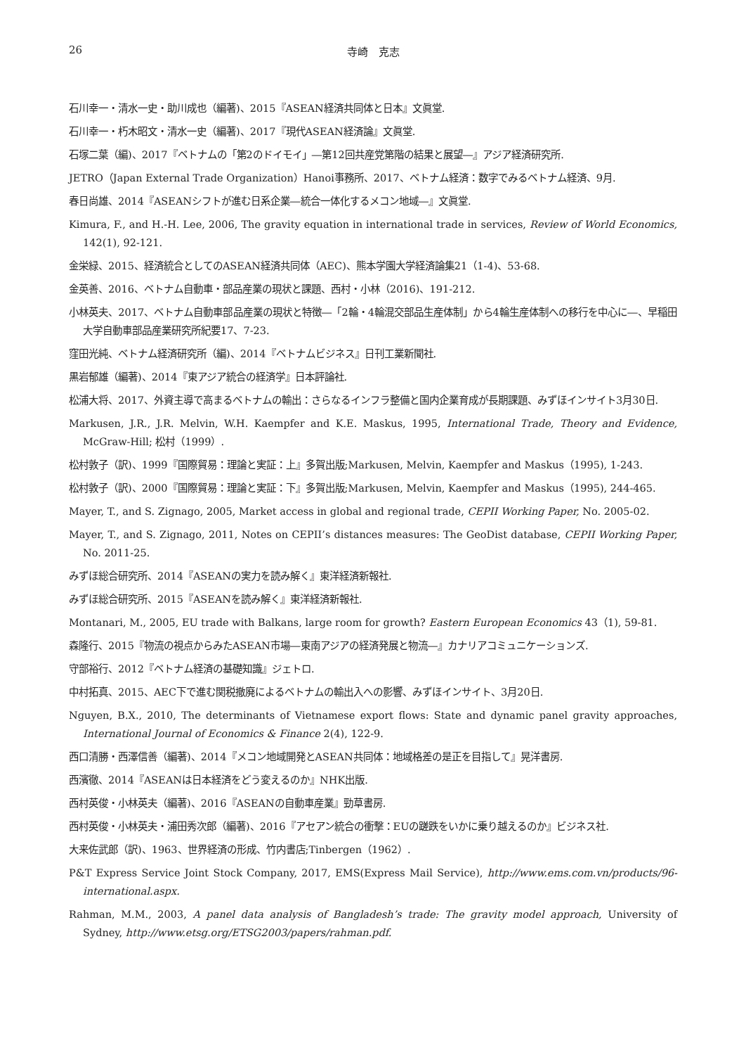26 寺崎　克志
石川幸一・清水一史・助川成也（編著)、2015『ASEAN経済共同体と日本』文眞堂.
石川幸一・朽木昭文・清水一史（編著)、2017『現代ASEAN経済論』文眞堂.
石塚二葉（編)、2017『ベトナムの「第2のドイモイ」―第12回共産党第階の結果と展望―』アジア経済研究所.
JETRO（Japan External Trade Organization）Hanoi事務所、2017、ベトナム経済：数字でみるベトナム経済、9月.
春日尚雄、2014『ASEANシフトが進む日系企業―統合一体化するメコン地域―』文眞堂.
Kimura, F., and H.-H. Lee, 2006, The gravity equation in international trade in services, Review of World Economics, 142(1), 92-121.
金栄緑、2015、経済統合としてのASEAN経済共同体（AEC)、熊本学園大学経済論集21（1-4)、53-68.
金英善、2016、ベトナム自動車・部品産業の現状と課題、西村・小林（2016)、191-212.
小林英夫、2017、ベトナム自動車部品産業の現状と特徴―「2輪・4輪混交部品生産体制」から4輪生産体制への移行を中心に―、早稲田大学自動車部品産業研究所紀要17、7-23.
窪田光純、ベトナム経済研究所（編)、2014『ベトナムビジネス』日刊工業新聞社.
黒岩郁雄（編著)、2014『東アジア統合の経済学』日本評論社.
松浦大将、2017、外資主導で高まるベトナムの輸出：さらなるインフラ整備と国内企業育成が長期課題、みずほインサイト3月30日.
Markusen, J.R., J.R. Melvin, W.H. Kaempfer and K.E. Maskus, 1995, International Trade, Theory and Evidence, McGraw-Hill; 松村（1999）.
松村敦子（訳)、1999『国際貿易：理論と実証：上』多賀出版;Markusen, Melvin, Kaempfer and Maskus（1995), 1-243.
松村敦子（訳)、2000『国際貿易：理論と実証：下』多賀出版;Markusen, Melvin, Kaempfer and Maskus（1995), 244-465.
Mayer, T., and S. Zignago, 2005, Market access in global and regional trade, CEPII Working Paper, No. 2005-02.
Mayer, T., and S. Zignago, 2011, Notes on CEPII’s distances measures: The GeoDist database, CEPII Working Paper, No. 2011-25.
みずほ総合研究所、2014『ASEANの実力を読み解く』東洋経済新報社.
みずほ総合研究所、2015『ASEANを読み解く』東洋経済新報社.
Montanari, M., 2005, EU trade with Balkans, large room for growth? Eastern European Economics 43（1), 59-81.
森隆行、2015『物流の視点からみたASEAN市場―東南アジアの経済発展と物流―』カナリアコミュニケーションズ.
守部裕行、2012『ベトナム経済の基礎知識』ジェトロ.
中村拓真、2015、AEC下で進む関税撤廃によるベトナムの輸出入への影響、みずほインサイト、3月20日.
Nguyen, B.X., 2010, The determinants of Vietnamese export flows: State and dynamic panel gravity approaches, International Journal of Economics & Finance 2(4), 122-9.
西口清勝・西澤信善（編著)、2014『メコン地域開発とASEAN共同体：地域格差の是正を目指して』晃洋書房.
西濱徹、2014『ASEANは日本経済をどう変えるのか』NHK出版.
西村英俊・小林英夫（編著)、2016『ASEANの自動車産業』勁草書房.
西村英俊・小林英夫・浦田秀次郎（編著)、2016『アセアン統合の衝撃：EUの蹉跌をいかに乗り越えるのか』ビジネス社.
大来佐武郎（訳)、1963、世界経済の形成、竹内書店;Tinbergen（1962）.
P&T Express Service Joint Stock Company, 2017, EMS(Express Mail Service), http://www.ems.com.vn/products/96-international.aspx.
Rahman, M.M., 2003, A panel data analysis of Bangladesh’s trade: The gravity model approach, University of Sydney, http://www.etsg.org/ETSG2003/papers/rahman.pdf.